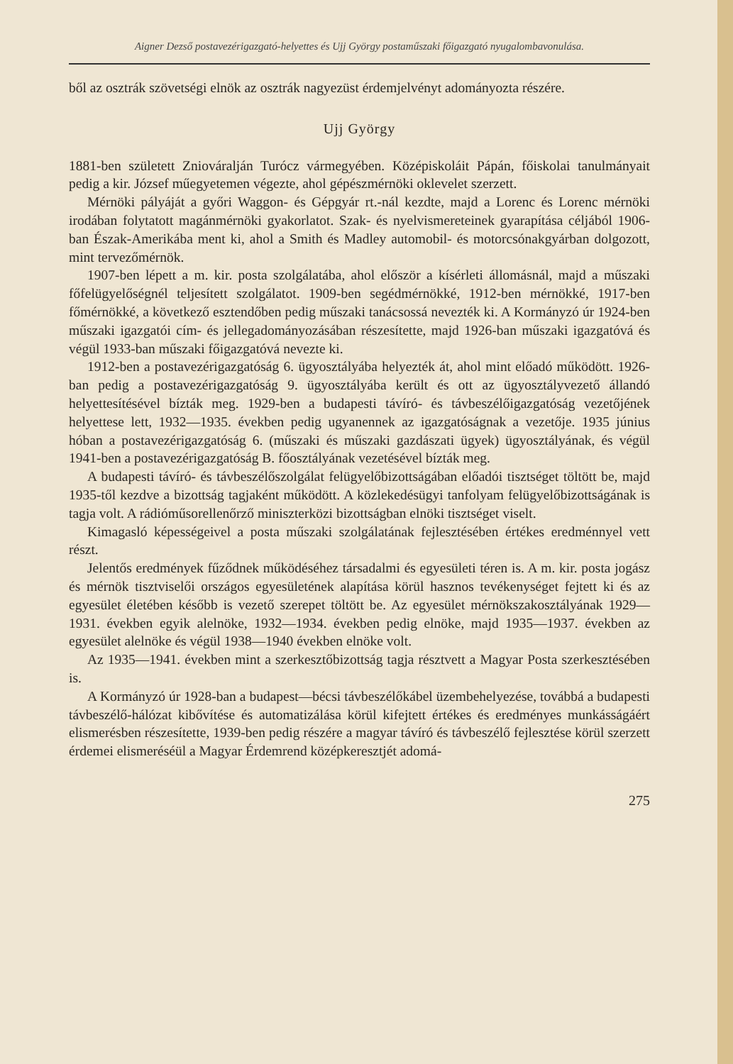Aigner Dezső postavezérigazgató-helyettes és Ujj György postaműszaki főigazgató nyugalombavonulása.
ből az osztrák szövetségi elnök az osztrák nagyezüst érdemjelvényt adományozta részére.
Ujj György
1881-ben született Zniováralján Turócz vármegyében. Középiskoláit Pápán, főiskolai tanulmányait pedig a kir. József műegyetemen végezte, ahol gépészmérnöki oklevelet szerzett.
Mérnöki pályáját a győri Waggon- és Gépgyár rt.-nál kezdte, majd a Lorenc és Lorenc mérnöki irodában folytatott magánmérnöki gyakorlatot. Szak- és nyelvismereteinek gyarapítása céljából 1906-ban Észak-Amerikába ment ki, ahol a Smith és Madley automobil- és motorcsónakgyárban dolgozott, mint tervezőmérnök.
1907-ben lépett a m. kir. posta szolgálatába, ahol először a kísérleti állomásnál, majd a műszaki főfelügyelőségnél teljesített szolgálatot. 1909-ben segédmérnökké, 1912-ben mérnökké, 1917-ben főmérnökké, a következő esztendőben pedig műszaki tanácsossá nevezték ki. A Kormányzó úr 1924-ben műszaki igazgatói cím- és jellegadományozásában részesítette, majd 1926-ban műszaki igazgatóvá és végül 1933-ban műszaki főigazgatóvá nevezte ki.
1912-ben a postavezérigazgatóság 6. ügyosztályába helyezték át, ahol mint előadó működött. 1926-ban pedig a postavezérigazgatóság 9. ügyosztályába került és ott az ügyosztályvezető állandó helyettesítésével bízták meg. 1929-ben a budapesti távíró- és távbeszélőigazgatóság vezetőjének helyettese lett, 1932—1935. években pedig ugyanennek az igazgatóságnak a vezetője. 1935 június hóban a postavezérigazgatóság 6. (műszaki és műszaki gazdászati ügyek) ügyosztályának, és végül 1941-ben a postavezérigazgatóság B. főosztályának vezetésével bízták meg.
A budapesti távíró- és távbeszélőszolgálat felügyelőbizottságában előadói tisztséget töltött be, majd 1935-től kezdve a bizottság tagjaként működött. A közlekedésügyi tanfolyam felügyelőbizottságának is tagja volt. A rádióműsorellenőrző miniszterközi bizottságban elnöki tisztséget viselt.
Kimagasló képességeivel a posta műszaki szolgálatának fejlesztésében értékes eredménnyel vett részt.
Jelentős eredmények fűződnek működéséhez társadalmi és egyesületi téren is. A m. kir. posta jogász és mérnök tisztviselői országos egyesületének alapítása körül hasznos tevékenységet fejtett ki és az egyesület életében később is vezető szerepet töltött be. Az egyesület mérnökszakosztályának 1929—1931. években egyik alelnöke, 1932—1934. években pedig elnöke, majd 1935—1937. években az egyesület alelnöke és végül 1938—1940 években elnöke volt.
Az 1935—1941. években mint a szerkesztőbizottság tagja résztvett a Magyar Posta szerkesztésében is.
A Kormányzó úr 1928-ban a budapest—bécsi távbeszélőkábel üzembehelyezése, továbbá a budapesti távbeszélő-hálózat kibővítése és automatizálása körül kifejtett értékes és eredményes munkásságáért elismerésben részesítette, 1939-ben pedig részére a magyar távíró és távbeszélő fejlesztése körül szerzett érdemei elismeréséül a Magyar Érdemrend középkeresztjét adomá-
275